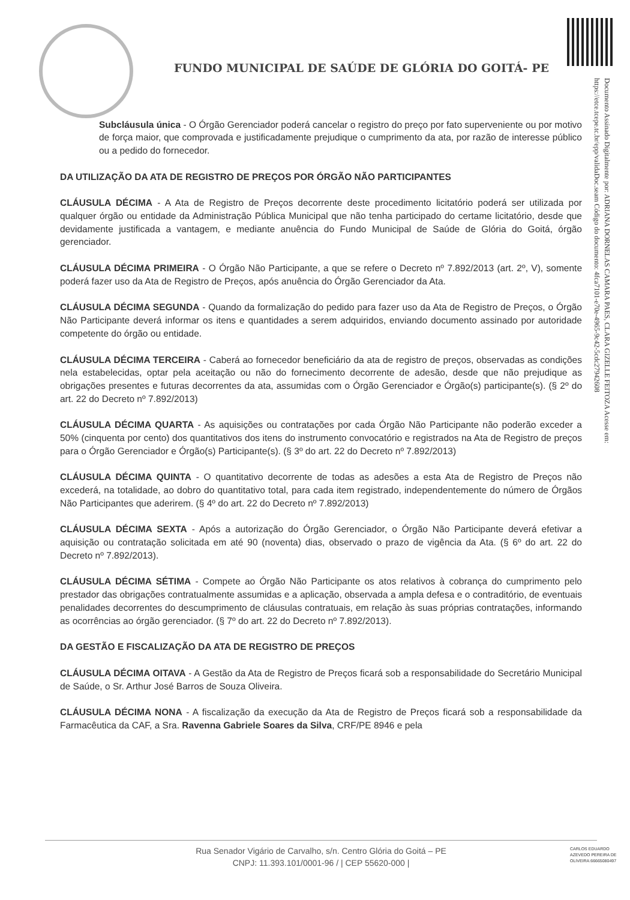FUNDO MUNICIPAL DE SAÚDE DE GLÓRIA DO GOITÁ- PE
Documento Assinado Digitalmente por: ADRIANA DORNELAS CAMARA PAES, CLARA GIZELLE FEITOZA Acesse em: https://etce.tcepe.tc.br/epp/validaDoc.seam Código do documento: 4fca7101-e70e-4965-9c42-5cdc27942608
Subcláusula única - O Órgão Gerenciador poderá cancelar o registro do preço por fato superveniente ou por motivo de força maior, que comprovada e justificadamente prejudique o cumprimento da ata, por razão de interesse público ou a pedido do fornecedor.
DA UTILIZAÇÃO DA ATA DE REGISTRO DE PREÇOS POR ÓRGÃO NÃO PARTICIPANTES
CLÁUSULA DÉCIMA - A Ata de Registro de Preços decorrente deste procedimento licitatório poderá ser utilizada por qualquer órgão ou entidade da Administração Pública Municipal que não tenha participado do certame licitatório, desde que devidamente justificada a vantagem, e mediante anuência do Fundo Municipal de Saúde de Glória do Goitá, órgão gerenciador.
CLÁUSULA DÉCIMA PRIMEIRA - O Órgão Não Participante, a que se refere o Decreto nº 7.892/2013 (art. 2º, V), somente poderá fazer uso da Ata de Registro de Preços, após anuência do Órgão Gerenciador da Ata.
CLÁUSULA DÉCIMA SEGUNDA - Quando da formalização do pedido para fazer uso da Ata de Registro de Preços, o Órgão Não Participante deverá informar os itens e quantidades a serem adquiridos, enviando documento assinado por autoridade competente do órgão ou entidade.
CLÁUSULA DÉCIMA TERCEIRA - Caberá ao fornecedor beneficiário da ata de registro de preços, observadas as condições nela estabelecidas, optar pela aceitação ou não do fornecimento decorrente de adesão, desde que não prejudique as obrigações presentes e futuras decorrentes da ata, assumidas com o Órgão Gerenciador e Órgão(s) participante(s). (§ 2º do art. 22 do Decreto nº 7.892/2013)
CLÁUSULA DÉCIMA QUARTA - As aquisições ou contratações por cada Órgão Não Participante não poderão exceder a 50% (cinquenta por cento) dos quantitativos dos itens do instrumento convocatório e registrados na Ata de Registro de preços para o Órgão Gerenciador e Órgão(s) Participante(s). (§ 3º do art. 22 do Decreto nº 7.892/2013)
CLÁUSULA DÉCIMA QUINTA - O quantitativo decorrente de todas as adesões a esta Ata de Registro de Preços não excederá, na totalidade, ao dobro do quantitativo total, para cada item registrado, independentemente do número de Órgãos Não Participantes que aderirem. (§ 4º do art. 22 do Decreto nº 7.892/2013)
CLÁUSULA DÉCIMA SEXTA - Após a autorização do Órgão Gerenciador, o Órgão Não Participante deverá efetivar a aquisição ou contratação solicitada em até 90 (noventa) dias, observado o prazo de vigência da Ata. (§ 6º do art. 22 do Decreto nº 7.892/2013).
CLÁUSULA DÉCIMA SÉTIMA - Compete ao Órgão Não Participante os atos relativos à cobrança do cumprimento pelo prestador das obrigações contratualmente assumidas e a aplicação, observada a ampla defesa e o contraditório, de eventuais penalidades decorrentes do descumprimento de cláusulas contratuais, em relação às suas próprias contratações, informando as ocorrências ao órgão gerenciador. (§ 7º do art. 22 do Decreto nº 7.892/2013).
DA GESTÃO E FISCALIZAÇÃO DA ATA DE REGISTRO DE PREÇOS
CLÁUSULA DÉCIMA OITAVA - A Gestão da Ata de Registro de Preços ficará sob a responsabilidade do Secretário Municipal de Saúde, o Sr. Arthur José Barros de Souza Oliveira.
CLÁUSULA DÉCIMA NONA - A fiscalização da execução da Ata de Registro de Preços ficará sob a responsabilidade da Farmacêutica da CAF, a Sra. Ravenna Gabriele Soares da Silva, CRF/PE 8946 e pela
Rua Senador Vigário de Carvalho, s/n. Centro Glória do Goitá – PE
CNPJ: 11.393.101/0001-96 / | CEP 55620-000 |
CARLOS EDUARDO AZEVEDO PEREIRA DE OLIVEIRA:66665080497